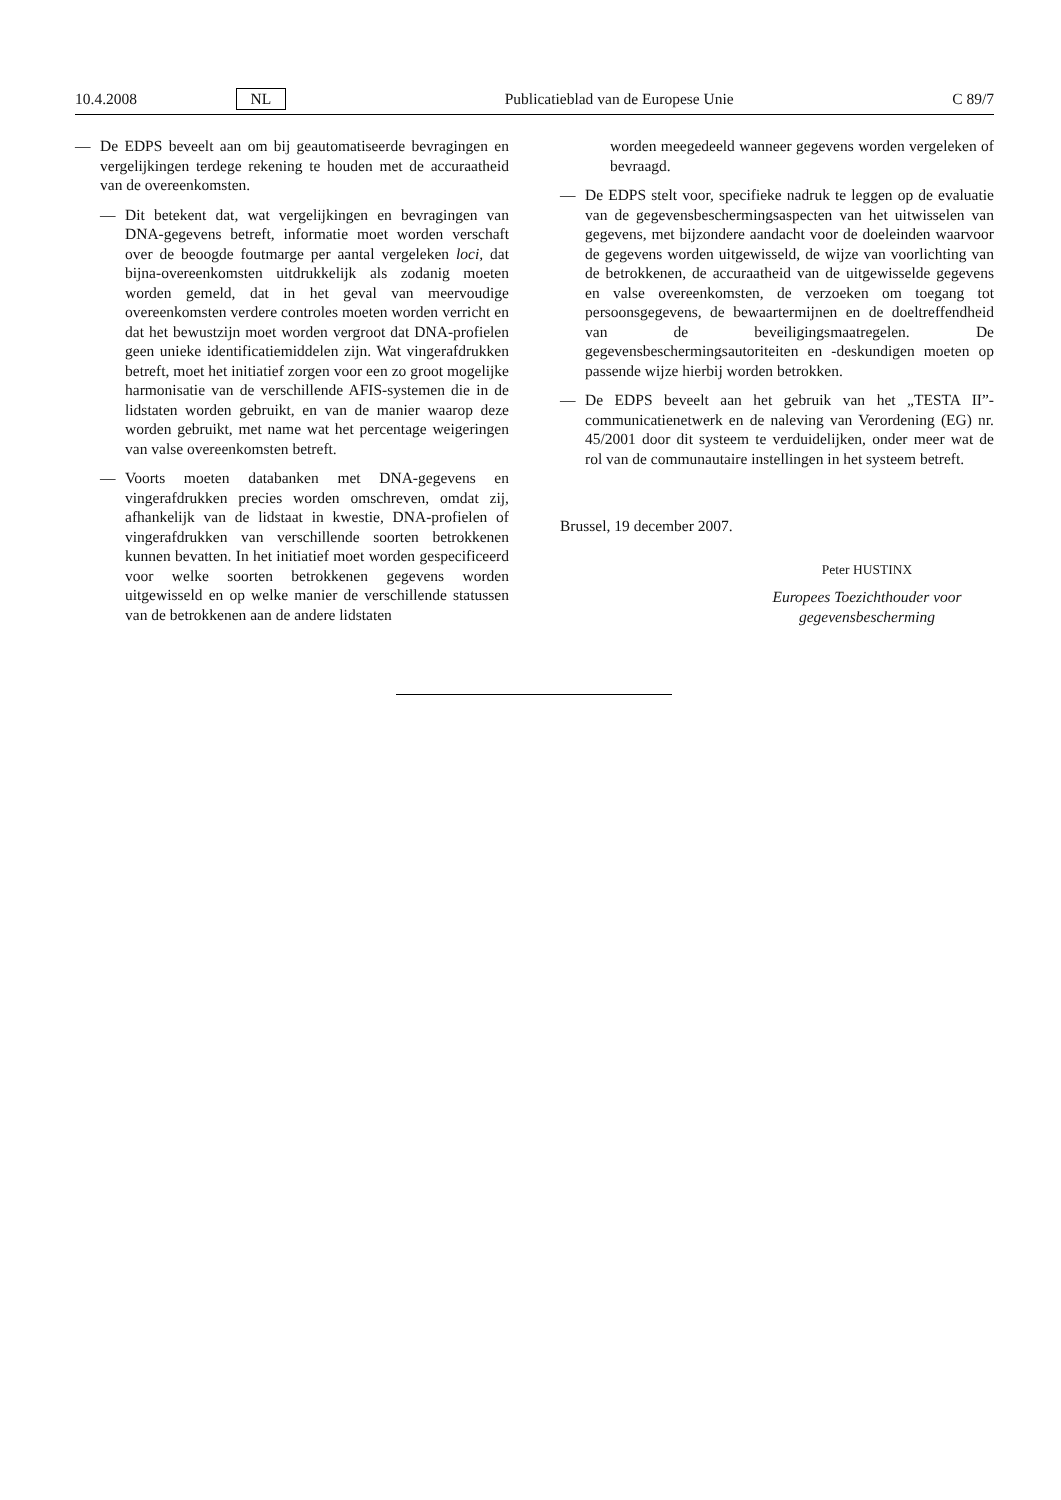10.4.2008 NL Publicatieblad van de Europese Unie C 89/7
— De EDPS beveelt aan om bij geautomatiseerde bevragingen en vergelijkingen terdege rekening te houden met de accuraatheid van de overeenkomsten.
— Dit betekent dat, wat vergelijkingen en bevragingen van DNA-gegevens betreft, informatie moet worden verschaft over de beoogde foutmarge per aantal vergeleken loci, dat bijna-overeenkomsten uitdrukkelijk als zodanig moeten worden gemeld, dat in het geval van meervoudige overeenkomsten verdere controles moeten worden verricht en dat het bewustzijn moet worden vergroot dat DNA-profielen geen unieke identificatiemiddelen zijn. Wat vingerafdrukken betreft, moet het initiatief zorgen voor een zo groot mogelijke harmonisatie van de verschillende AFIS-systemen die in de lidstaten worden gebruikt, en van de manier waarop deze worden gebruikt, met name wat het percentage weigeringen van valse overeenkomsten betreft.
— Voorts moeten databanken met DNA-gegevens en vingerafdrukken precies worden omschreven, omdat zij, afhankelijk van de lidstaat in kwestie, DNA-profielen of vingerafdrukken van verschillende soorten betrokkenen kunnen bevatten. In het initiatief moet worden gespecificeerd voor welke soorten betrokkenen gegevens worden uitgewisseld en op welke manier de verschillende statussen van de betrokkenen aan de andere lidstaten
worden meegedeeld wanneer gegevens worden vergeleken of bevraagd.
— De EDPS stelt voor, specifieke nadruk te leggen op de evaluatie van de gegevensbeschermingsaspecten van het uitwisselen van gegevens, met bijzondere aandacht voor de doeleinden waarvoor de gegevens worden uitgewisseld, de wijze van voorlichting van de betrokkenen, de accuraatheid van de uitgewisselde gegevens en valse overeenkomsten, de verzoeken om toegang tot persoonsgegevens, de bewaartermijnen en de doeltreffendheid van de beveiligingsmaatregelen. De gegevensbeschermingsautoriteiten en -deskundigen moeten op passende wijze hierbij worden betrokken.
— De EDPS beveelt aan het gebruik van het „TESTA II”-communicatienetwerk en de naleving van Verordening (EG) nr. 45/2001 door dit systeem te verduidelijken, onder meer wat de rol van de communautaire instellingen in het systeem betreft.
Brussel, 19 december 2007.
Peter HUSTINX
Europees Toezichthouder voor gegevensbescherming